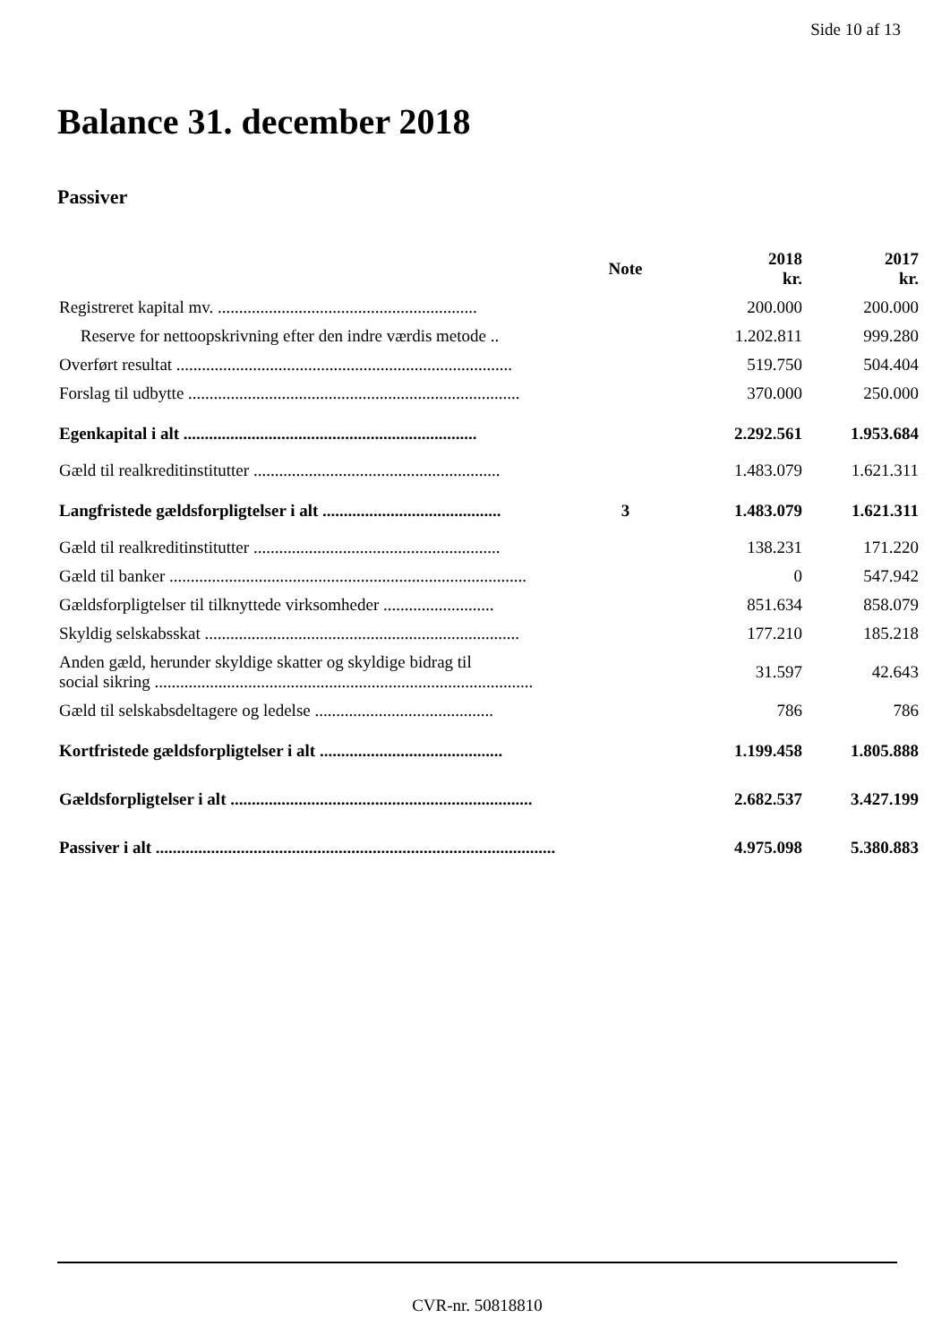Side 10 af 13
Balance 31. december 2018
Passiver
| | Note | 2018 kr. | 2017 kr. |
| --- | --- | --- | --- |
| Registreret kapital mv. ............................................................. | | 200.000 | 200.000 |
| Reserve for nettoopskrivning efter den indre værdis metode .. | | 1.202.811 | 999.280 |
| Overført resultat ............................................................................... | | 519.750 | 504.404 |
| Forslag til udbytte .............................................................................. | | 370.000 | 250.000 |
| Egenkapital i alt ..................................................................... | | 2.292.561 | 1.953.684 |
| Gæld til realkreditinstitutter .......................................................... | | 1.483.079 | 1.621.311 |
| Langfristede gældsforpligtelser i alt .......................................... | 3 | 1.483.079 | 1.621.311 |
| Gæld til realkreditinstitutter .......................................................... | | 138.231 | 171.220 |
| Gæld til banker .................................................................................... | | 0 | 547.942 |
| Gældsforpligtelser til tilknyttede virksomheder .......................... | | 851.634 | 858.079 |
| Skyldig selskabsskat .......................................................................... | | 177.210 | 185.218 |
| Anden gæld, herunder skyldige skatter og skyldige bidrag til social sikring ......................................................................................... | | 31.597 | 42.643 |
| Gæld til selskabsdeltagere og ledelse .......................................... | | 786 | 786 |
| Kortfristede gældsforpligtelser i alt ........................................... | | 1.199.458 | 1.805.888 |
| Gældsforpligtelser i alt ....................................................................... | | 2.682.537 | 3.427.199 |
| Passiver i alt .............................................................................................. | | 4.975.098 | 5.380.883 |
CVR-nr. 50818810